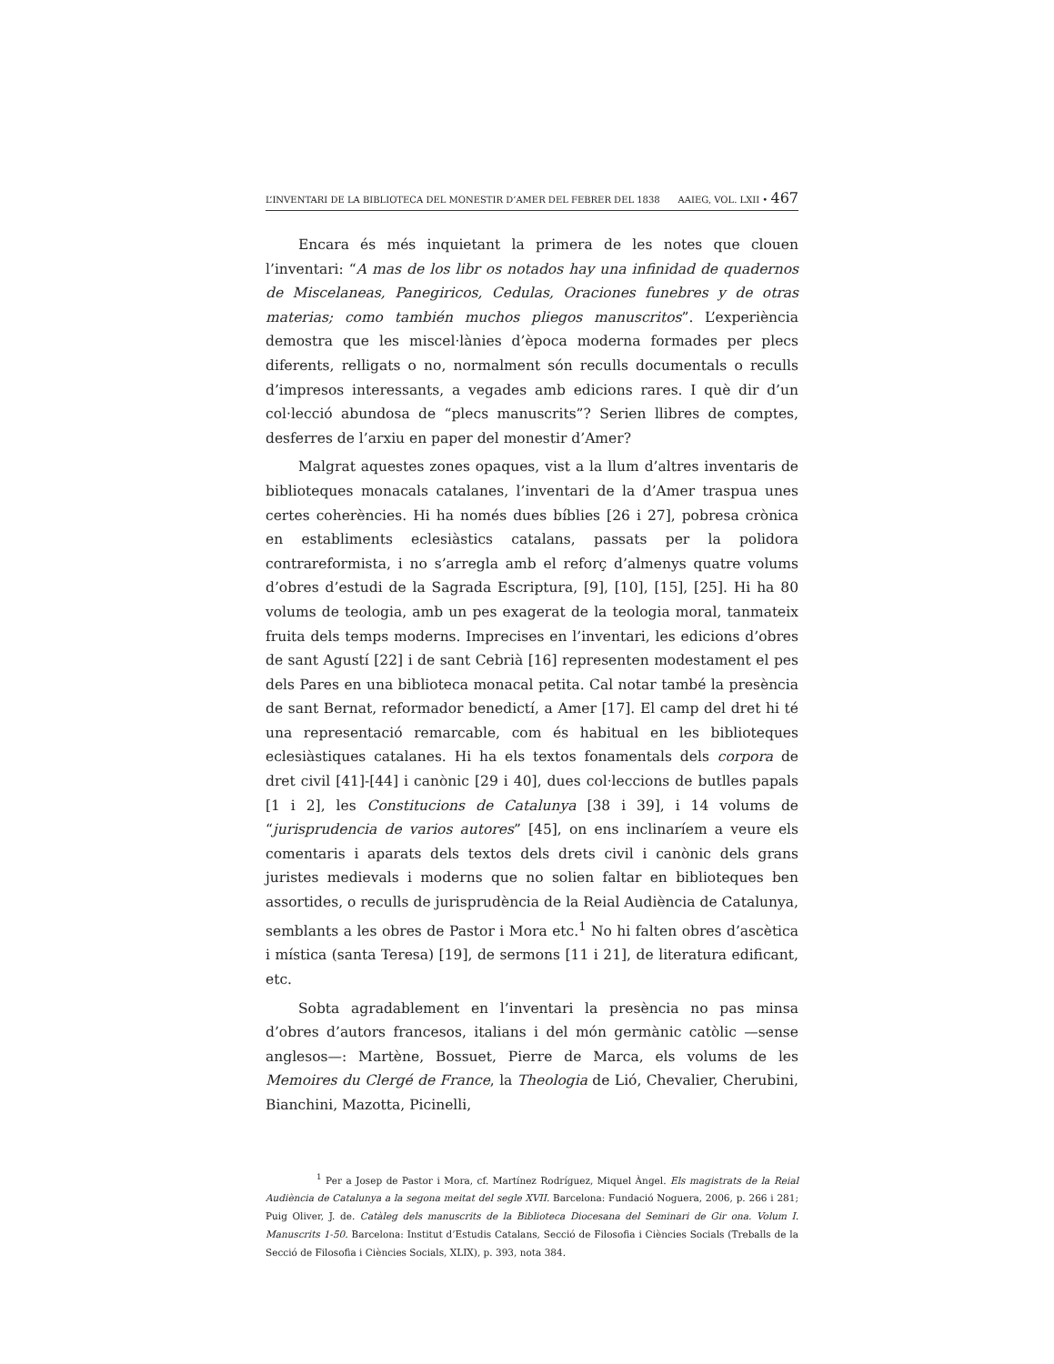L’INVENTARI DE LA BIBLIOTECA DEL MONESTIR D’AMER DEL FEBRER DEL 1838 AAIEG, VOL. LXII • 467
Encara és més inquietant la primera de les notes que clouen l’inventari: “A mas de los libr os notados hay una infinidad de quadernos de Miscelaneas, Panegiricos, Cedulas, Oraciones funebres y de otras materias; como también muchos pliegos manuscritos”. L’experiència demostra que les miscel·lànies d’època moderna formades per plecs diferents, relligats o no, normalment són reculls documentals o reculls d’impresos interessants, a vegades amb edicions rares. I què dir d’un col·lecció abundosa de “plecs manuscrits”? Serien llibres de comptes, desferres de l’arxiu en paper del monestir d’Amer?
Malgrat aquestes zones opaques, vist a la llum d’altres inventaris de biblioteques monacals catalanes, l’inventari de la d’Amer traspua unes certes coherències. Hi ha només dues bíblies [26 i 27], pobresa crònica en establiments eclesiàstics catalans, passats per la polidora contrareformista, i no s’arregla amb el reforç d’almenys quatre volums d’obres d’estudi de la Sagrada Escriptura, [9], [10], [15], [25]. Hi ha 80 volums de teologia, amb un pes exagerat de la teologia moral, tanmateix fruita dels temps moderns. Imprecises en l’inventari, les edicions d’obres de sant Agustí [22] i de sant Cebrià [16] representen modestament el pes dels Pares en una biblioteca monacal petita. Cal notar també la presència de sant Bernat, reformador benedictí, a Amer [17]. El camp del dret hi té una representació remarcable, com és habitual en les biblioteques eclesiàstiques catalanes. Hi ha els textos fonamentals dels corpora de dret civil [41]-[44] i canònic [29 i 40], dues col·leccions de butlles papals [1 i 2], les Constitucions de Catalunya [38 i 39], i 14 volums de “jurisprudencia de varios autores” [45], on ens inclinaríem a veure els comentaris i aparats dels textos dels drets civil i canònic dels grans juristes medievals i moderns que no solien faltar en biblioteques ben assortides, o reculls de jurisprudència de la Reial Audiència de Catalunya, semblants a les obres de Pastor i Mora etc.<sup>1</sup> No hi falten obres d’ascètica i mística (santa Teresa) [19], de sermons [11 i 21], de literatura edificant, etc.
Sobta agradablement en l’inventari la presència no pas minsa d’obres d’autors francesos, italians i del món germànic catòlic —sense anglesos—: Martène, Bossuet, Pierre de Marca, els volums de les Memoires du Clergé de France, la Theologia de Lió, Chevalier, Cherubini, Bianchini, Mazotta, Picinelli,
<sup>1</sup> Per a Josep de Pastor i Mora, cf. Martínez Rodríguez, Miquel Àngel. Els magistrats de la Reial Audiència de Catalunya a la segona meitat del segle XVII. Barcelona: Fundació Noguera, 2006, p. 266 i 281; Puig Oliver, J. de. Catàleg dels manuscrits de la Biblioteca Diocesana del Seminari de Gir ona. Volum I. Manuscrits 1-50. Barcelona: Institut d’Estudis Catalans, Secció de Filosofia i Ciències Socials (Treballs de la Secció de Filosofia i Ciències Socials, XLIX), p. 393, nota 384.